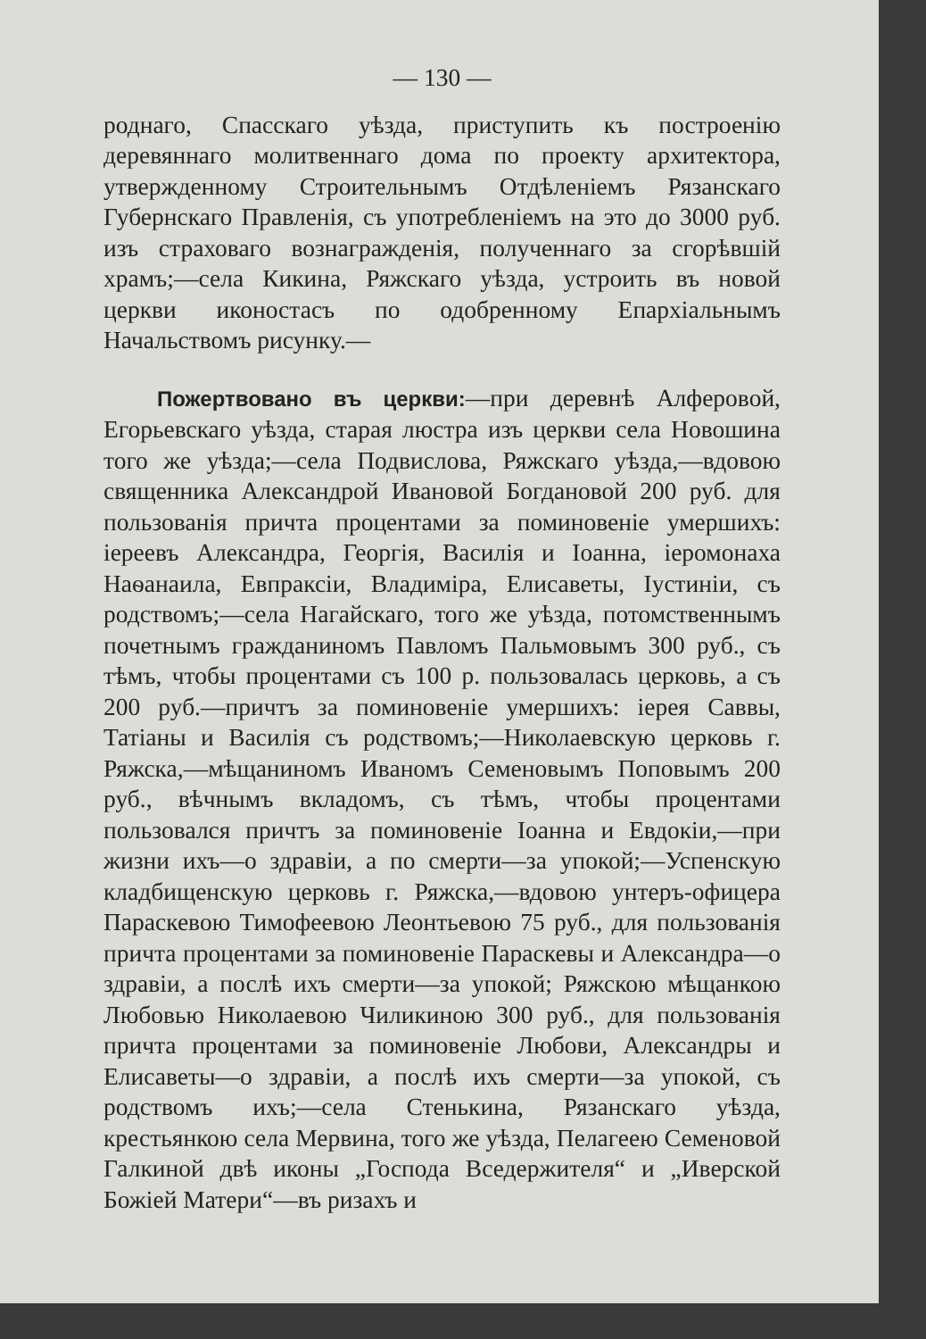— 130 —
роднаго, Спасскаго уѣзда, приступить къ построенію деревяннаго молитвеннаго дома по проекту архитектора, утвержденному Строительнымъ Отдѣленіемъ Рязанскаго Губернскаго Правленія, съ употребленіемъ на это до 3000 руб. изъ страховаго вознагражденія, полученнаго за сгорѣвшій храмъ;—села Кикина, Ряжскаго уѣзда, устроить въ новой церкви иконостасъ по одобренному Епархіальнымъ Начальствомъ рисунку.—
Пожертвовано въ церкви:—при деревнѣ Алферовой, Егорьевскаго уѣзда, старая люстра изъ церкви села Новошина того же уѣзда;—села Подвислова, Ряжскаго уѣзда,—вдовою священника Александрой Ивановой Богдановой 200 руб. для пользованія причта процентами за поминовеніе умершихъ: іереевъ Александра, Георгія, Василія и Іоанна, іеромонаха Наѳанаила, Евпраксіи, Владиміра, Елисаветы, Іустиніи, съ родствомъ;—села Нагайскаго, того же уѣзда, потомственнымъ почетнымъ гражданиномъ Павломъ Пальмовымъ 300 руб., съ тѣмъ, чтобы процентами съ 100 р. пользовалась церковь, а съ 200 руб.—причтъ за поминовеніе умершихъ: іерея Саввы, Татіаны и Василія съ родствомъ;—Николаевскую церковь г. Ряжска,—мѣщаниномъ Иваномъ Семеновымъ Поповымъ 200 руб., вѣчнымъ вкладомъ, съ тѣмъ, чтобы процентами пользовался причтъ за поминовеніе Іоанна и Евдокіи,—при жизни ихъ—о здравіи, а по смерти—за упокой;—Успенскую кладбищенскую церковь г. Ряжска,—вдовою унтеръ-офицера Параскевою Тимофеевою Леонтьевою 75 руб., для пользованія причта процентами за поминовеніе Параскевы и Александра—о здравіи, а послѣ ихъ смерти—за упокой; Ряжскою мѣщанкою Любовью Николаевою Чиликиною 300 руб., для пользованія причта процентами за поминовеніе Любови, Александры и Елисаветы—о здравіи, а послѣ ихъ смерти—за упокой, съ родствомъ ихъ;—села Стенькина, Рязанскаго уѣзда, крестьянкою села Мервина, того же уѣзда, Пелагеею Семеновой Галкиной двѣ иконы „Господа Вседержителя“ и „Иверской Божіей Матери“—въ ризахъ и